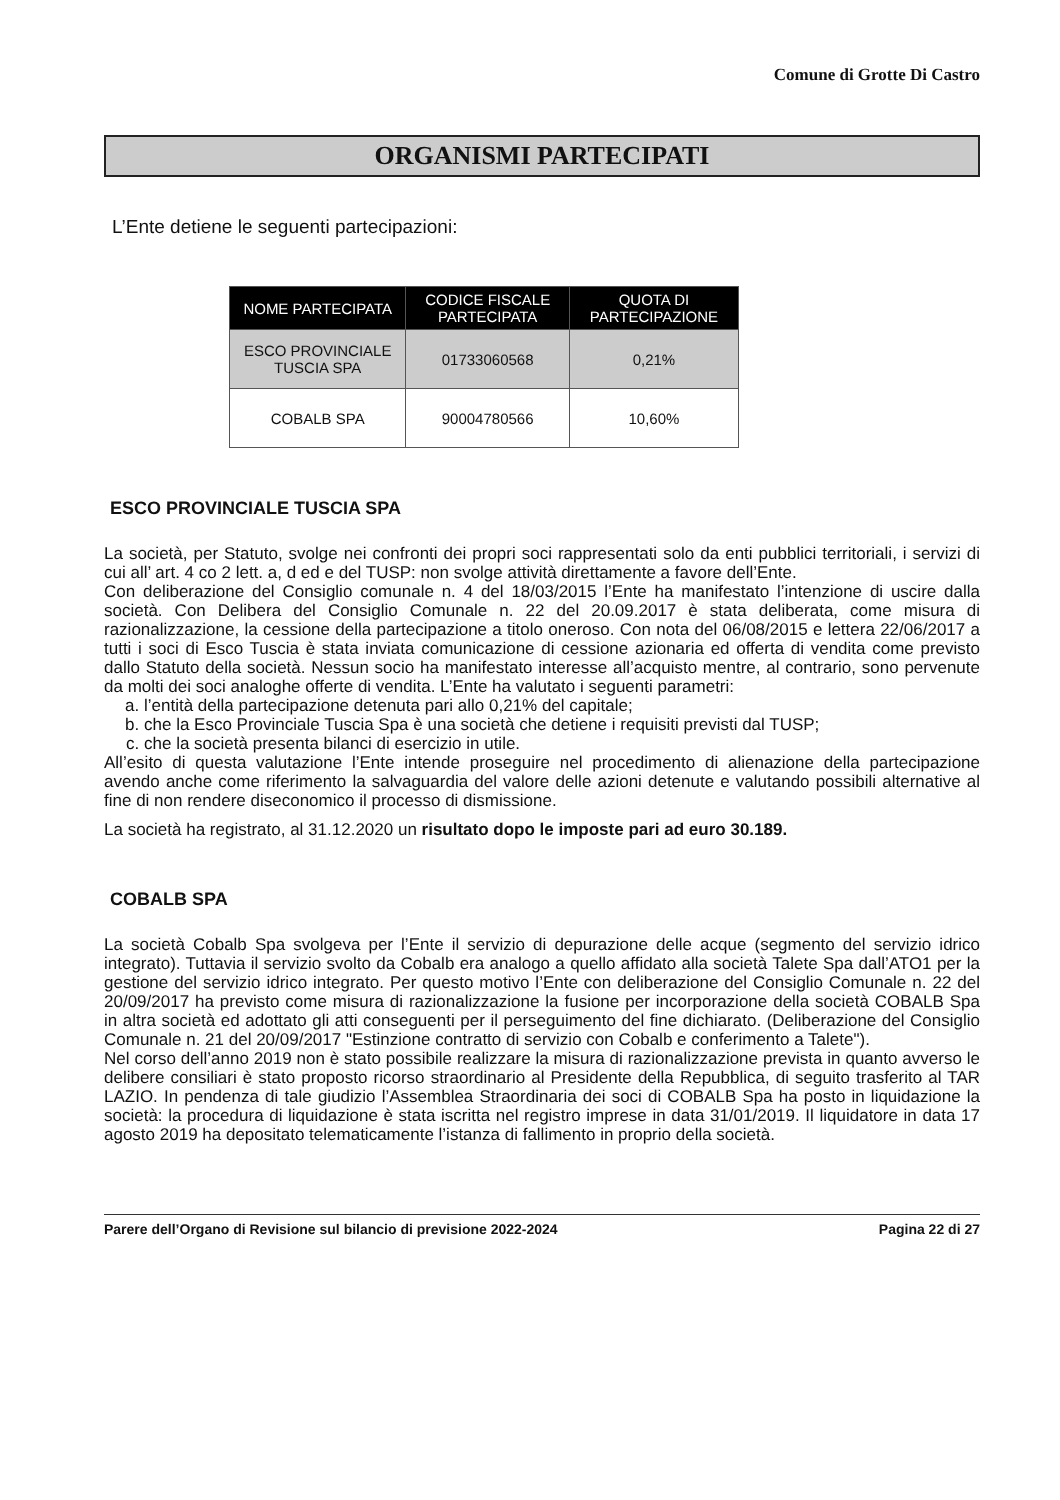Comune di Grotte Di Castro
ORGANISMI PARTECIPATI
L’Ente detiene le seguenti partecipazioni:
| NOME PARTECIPATA | CODICE FISCALE PARTECIPATA | QUOTA DI PARTECIPAZIONE |
| --- | --- | --- |
| ESCO PROVINCIALE TUSCIA SPA | 01733060568 | 0,21% |
| COBALB SPA | 90004780566 | 10,60% |
ESCO PROVINCIALE TUSCIA SPA
La società, per Statuto, svolge nei confronti dei propri soci rappresentati solo da enti pubblici territoriali, i servizi di cui all’ art. 4 co 2 lett. a, d ed e del TUSP: non svolge attività direttamente a favore dell’Ente.
Con deliberazione del Consiglio comunale n. 4 del 18/03/2015 l’Ente ha manifestato l’intenzione di uscire dalla società. Con Delibera del Consiglio Comunale n. 22 del 20.09.2017 è stata deliberata, come misura di razionalizzazione, la cessione della partecipazione a titolo oneroso. Con nota del 06/08/2015 e lettera 22/06/2017 a tutti i soci di Esco Tuscia è stata inviata comunicazione di cessione azionaria ed offerta di vendita come previsto dallo Statuto della società. Nessun socio ha manifestato interesse all’acquisto mentre, al contrario, sono pervenute da molti dei soci analoghe offerte di vendita. L’Ente ha valutato i seguenti parametri:
a. l’entità della partecipazione detenuta pari allo 0,21% del capitale;
b. che la Esco Provinciale Tuscia Spa è una società che detiene i requisiti previsti dal TUSP;
c. che la società presenta bilanci di esercizio in utile.
All’esito di questa valutazione l’Ente intende proseguire nel procedimento di alienazione della partecipazione avendo anche come riferimento la salvaguardia del valore delle azioni detenute e valutando possibili alternative al fine di non rendere diseconomico il processo di dismissione.
La società ha registrato, al 31.12.2020 un risultato dopo le imposte pari ad euro 30.189.
COBALB SPA
La società Cobalb Spa svolgeva per l’Ente il servizio di depurazione delle acque (segmento del servizio idrico integrato). Tuttavia il servizio svolto da Cobalb era analogo a quello affidato alla società Talete Spa dall’ATO1 per la gestione del servizio idrico integrato. Per questo motivo l’Ente con deliberazione del Consiglio Comunale n. 22 del 20/09/2017 ha previsto come misura di razionalizzazione la fusione per incorporazione della società COBALB Spa in altra società ed adottato gli atti conseguenti per il perseguimento del fine dichiarato. (Deliberazione del Consiglio Comunale n. 21 del 20/09/2017 "Estinzione contratto di servizio con Cobalb e conferimento a Talete").
Nel corso dell’anno 2019 non è stato possibile realizzare la misura di razionalizzazione prevista in quanto avverso le delibere consiliari è stato proposto ricorso straordinario al Presidente della Repubblica, di seguito trasferito al TAR LAZIO. In pendenza di tale giudizio l’Assemblea Straordinaria dei soci di COBALB Spa ha posto in liquidazione la società: la procedura di liquidazione è stata iscritta nel registro imprese in data 31/01/2019. Il liquidatore in data 17 agosto 2019 ha depositato telematicamente l’istanza di fallimento in proprio della società.
Parere dell’Organo di Revisione sul bilancio di previsione 2022-2024 Pagina 22 di 27